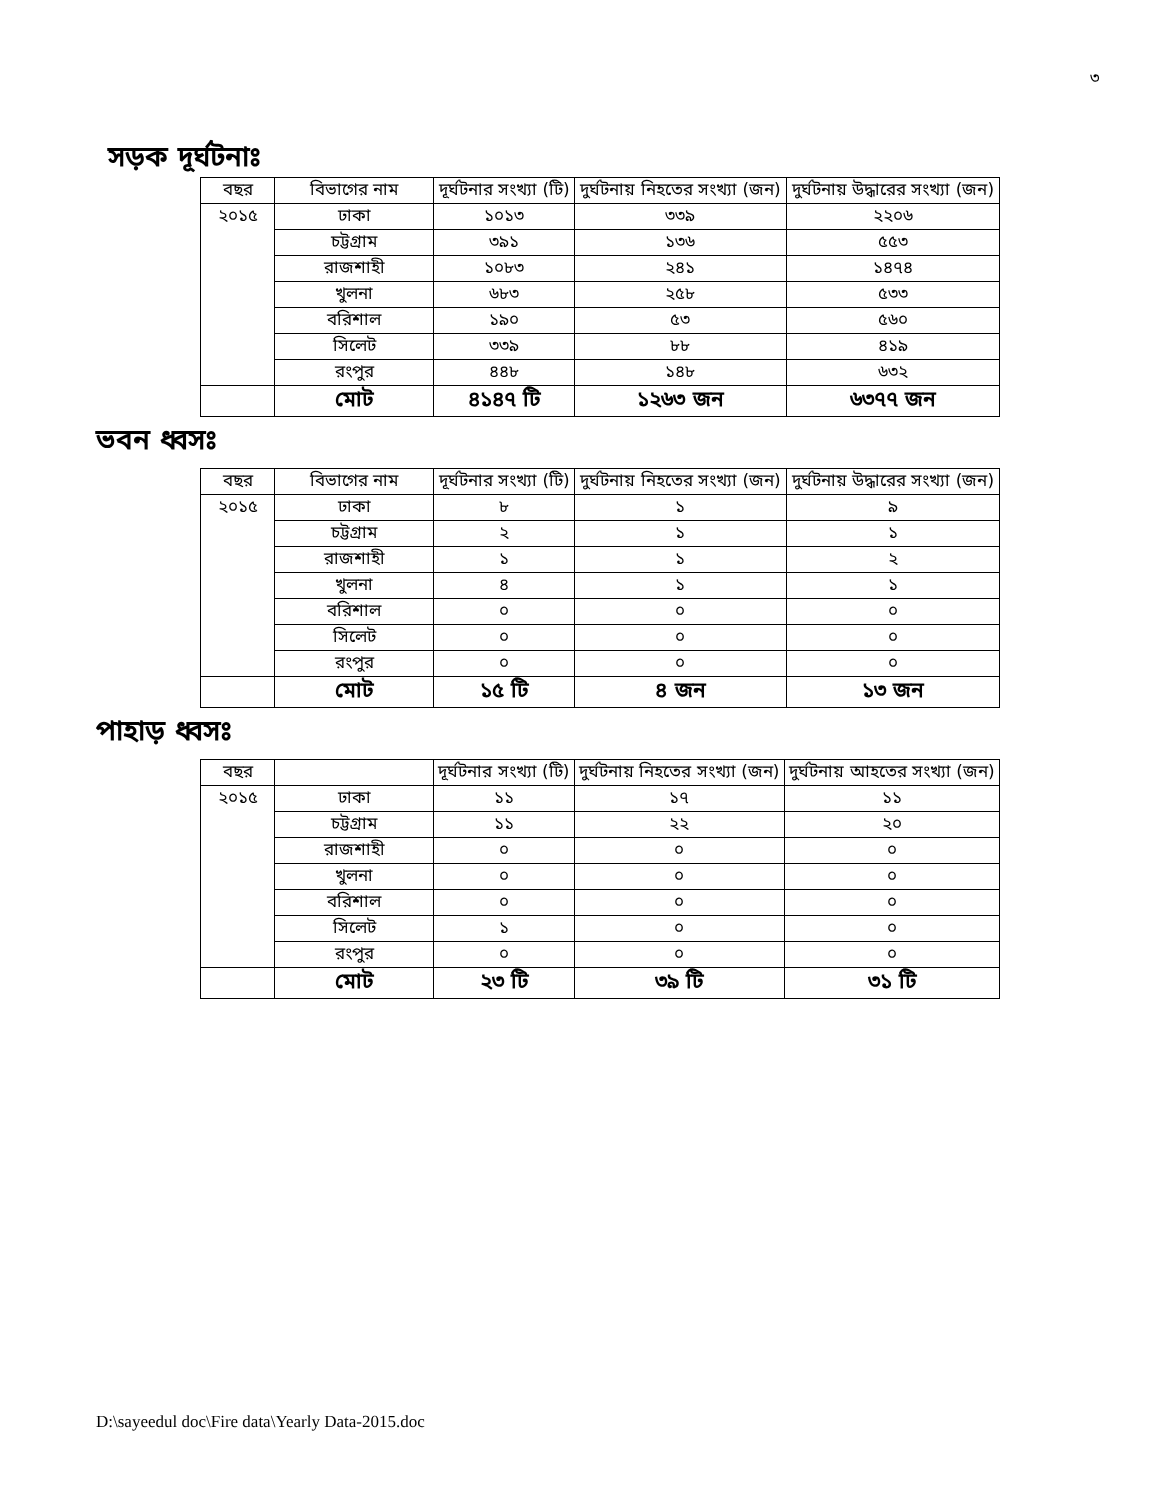৩
সড়ক দূর্ঘটনাঃ
| বছর | বিভাগের নাম | দূর্ঘটনার সংখ্যা (টি) | দুর্ঘটনায় নিহতের সংখ্যা (জন) | দুর্ঘটনায় উদ্ধারের সংখ্যা (জন) |
| --- | --- | --- | --- | --- |
| ২০১৫ | ঢাকা | ১০১৩ | ৩৩৯ | ২২০৬ |
| | চট্টগ্রাম | ৩৯১ | ১৩৬ | ৫৫৩ |
| | রাজশাহী | ১০৮৩ | ২৪১ | ১৪৭৪ |
| | খুলনা | ৬৮৩ | ২৫৮ | ৫৩৩ |
| | বরিশাল | ১৯০ | ৫৩ | ৫৬০ |
| | সিলেট | ৩৩৯ | ৮৮ | ৪১৯ |
| | রংপুর | ৪৪৮ | ১৪৮ | ৬৩২ |
| | মোট | ৪১৪৭ টি | ১২৬৩ জন | ৬৩৭৭ জন |
ভবন ধ্বসঃ
| বছর | বিভাগের নাম | দূর্ঘটনার সংখ্যা (টি) | দুর্ঘটনায় নিহতের সংখ্যা (জন) | দুর্ঘটনায় উদ্ধারের সংখ্যা (জন) |
| --- | --- | --- | --- | --- |
| ২০১৫ | ঢাকা | ৮ | ১ | ৯ |
| | চট্টগ্রাম | ২ | ১ | ১ |
| | রাজশাহী | ১ | ১ | ২ |
| | খুলনা | ৪ | ১ | ১ |
| | বরিশাল | ০ | ০ | ০ |
| | সিলেট | ০ | ০ | ০ |
| | রংপুর | ০ | ০ | ০ |
| | মোট | ১৫ টি | ৪ জন | ১৩ জন |
পাহাড় ধ্বসঃ
| বছর | | দূর্ঘটনার সংখ্যা (টি) | দুর্ঘটনায় নিহতের সংখ্যা (জন) | দুর্ঘটনায় আহতের সংখ্যা (জন) |
| --- | --- | --- | --- | --- |
| ২০১৫ | ঢাকা | ১১ | ১৭ | ১১ |
| | চট্টগ্রাম | ১১ | ২২ | ২০ |
| | রাজশাহী | ০ | ০ | ০ |
| | খুলনা | ০ | ০ | ০ |
| | বরিশাল | ০ | ০ | ০ |
| | সিলেট | ১ | ০ | ০ |
| | রংপুর | ০ | ০ | ০ |
| | মোট | ২৩ টি | ৩৯ টি | ৩১ টি |
D:\sayeedul doc\Fire data\Yearly Data-2015.doc